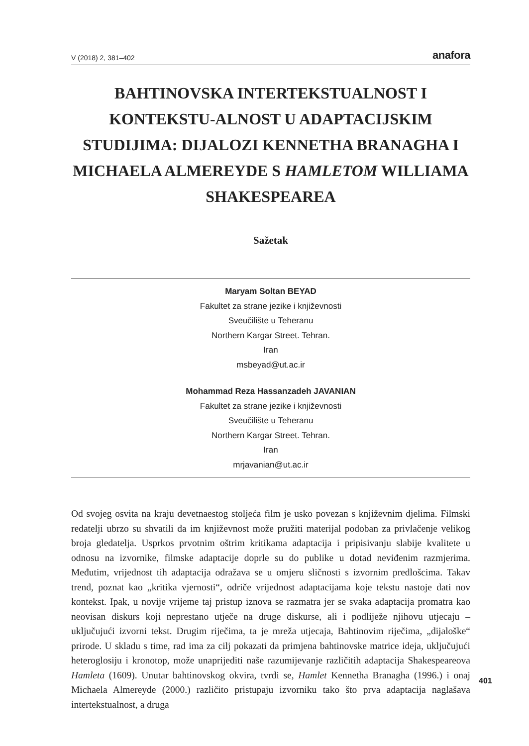V (2018) 2, 381–402 anafora
BAHTINOVSKA INTERTEKSTUALNOST I KONTEKSTU-ALNOST U ADAPTACIJSKIM STUDIJIMA: DIJALOZI KENNETHA BRANAGHA I MICHAELA ALMEREYDE S HAMLETOM WILLIAMA SHAKESPEAREA
Sažetak
Maryam Soltan BEYAD
Fakultet za strane jezike i književnosti
Sveučilište u Teheranu
Northern Kargar Street. Tehran.
Iran
msbeyad@ut.ac.ir
Mohammad Reza Hassanzadeh JAVANIAN
Fakultet za strane jezike i književnosti
Sveučilište u Teheranu
Northern Kargar Street. Tehran.
Iran
mrjavanian@ut.ac.ir
Od svojeg osvita na kraju devetnaestog stoljeća film je usko povezan s književnim djelima. Filmski redatelji ubrzo su shvatili da im književnost može pružiti materijal podoban za privlačenje velikog broja gledatelja. Usprkos prvotnim oštrim kritikama adaptacija i pripisivanju slabije kvalitete u odnosu na izvornike, filmske adaptacije doprle su do publike u dotad neviđenim razmjerima. Međutim, vrijednost tih adaptacija odražava se u omjeru sličnosti s izvornim predlošcima. Takav trend, poznat kao „kritika vjernosti“, odriče vrijednost adaptacijama koje tekstu nastoje dati nov kontekst. Ipak, u novije vrijeme taj pristup iznova se razmatra jer se svaka adaptacija promatra kao neovisan diskurs koji neprestano utječe na druge diskurse, ali i podliježe njihovu utjecaju – uključujući izvorni tekst. Drugim riječima, ta je mreža utjecaja, Bahtinovim riječima, „dijaloške“ prirode. U skladu s time, rad ima za cilj pokazati da primjena bahtinovske matrice ideja, uključujući heteroglosiju i kronotop, može unaprijediti naše razumijevanje različitih adaptacija Shakespeareova Hamleta (1609). Unutar bahtinovskog okvira, tvrdi se, Hamlet Kennetha Branagha (1996.) i onaj Michaela Almereyde (2000.) različito pristupaju izvorniku tako što prva adaptacija naglašava intertekstualnost, a druga
401